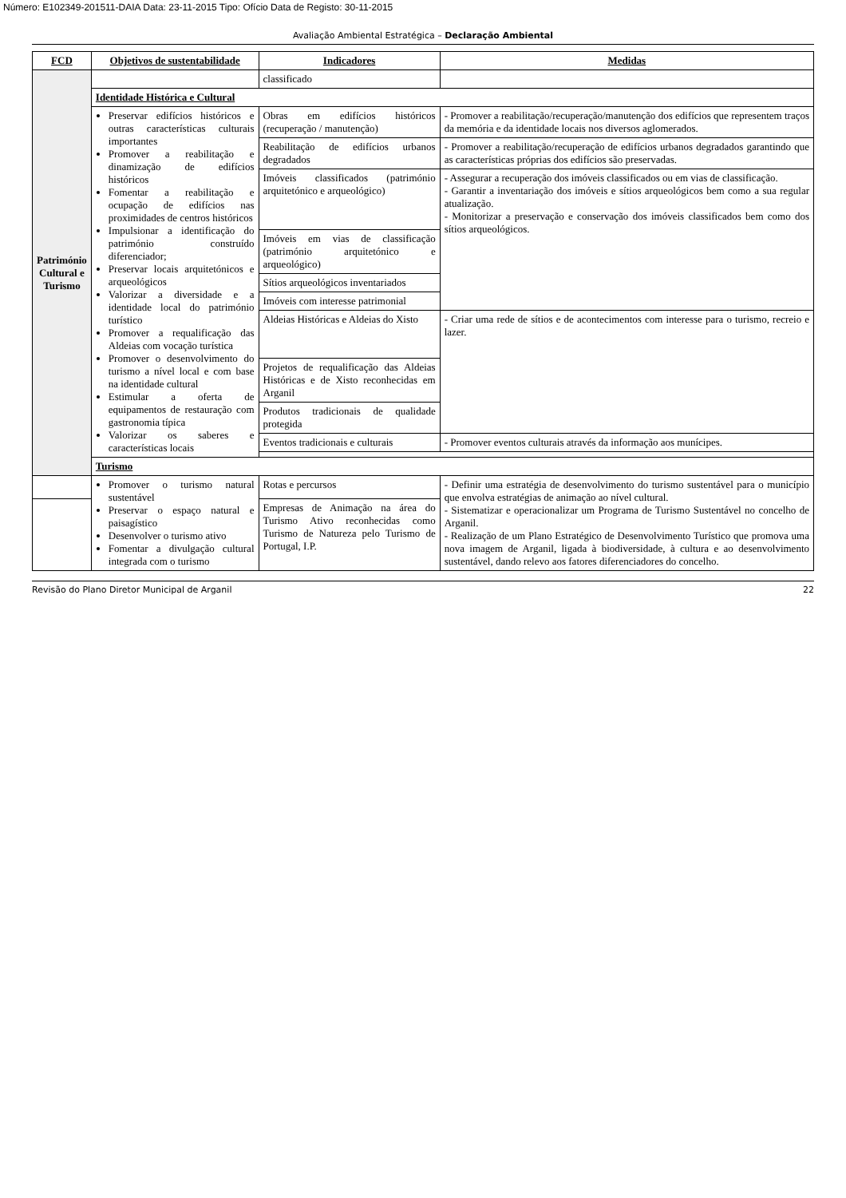Número: E102349-201511-DAIA Data: 23-11-2015 Tipo: Ofício Data de Registo: 30-11-2015
Avaliação Ambiental Estratégica – Declaração Ambiental
| FCD | Objetivos de sustentabilidade | Indicadores | Medidas |
| --- | --- | --- | --- |
| Património Cultural e Turismo | | classificado | |
| | Identidade Histórica e Cultural | | |
| | Preservar edifícios históricos e outras características culturais importantes Promover a reabilitação e dinamização de edifícios históricos Fomentar a reabilitação e ocupação de edifícios nas proximidades de centros históricos Impulsionar a identificação do património construído diferenciador; Preservar locais arquitetónicos e arqueológicos Valorizar a diversidade e a identidade local do património turístico Promover a requalificação das Aldeias com vocação turística Promover o desenvolvimento do turismo a nível local e com base na identidade cultural Estimular a oferta de equipamentos de restauração com gastronomia típica Valorizar os saberes e características locais | Obras em edifícios históricos (recuperação / manutenção) | - Promover a reabilitação/recuperação/manutenção dos edifícios que representem traços da memória e da identidade locais nos diversos aglomerados. |
| | | Reabilitação de edifícios urbanos degradados | - Promover a reabilitação/recuperação de edifícios urbanos degradados garantindo que as características próprias dos edifícios são preservadas. |
| | | Imóveis classificados (património arquitetónico e arqueológico) | - Assegurar a recuperação dos imóveis classificados ou em vias de classificação. - Garantir a inventariação dos imóveis e sítios arqueológicos bem como a sua regular atualização. - Monitorizar a preservação e conservação dos imóveis classificados bem como dos sítios arqueológicos. |
| | | Imóveis em vias de classificação (património arquitetónico e arqueológico) | |
| | | Sítios arqueológicos inventariados | |
| | | Imóveis com interesse patrimonial | |
| | | Aldeias Históricas e Aldeias do Xisto | - Criar uma rede de sítios e de acontecimentos com interesse para o turismo, recreio e lazer. |
| | | Projetos de requalificação das Aldeias Históricas e de Xisto reconhecidas em Arganil | |
| | | Produtos tradicionais de qualidade protegida | |
| | | Eventos tradicionais e culturais | - Promover eventos culturais através da informação aos munícipes. |
| | Turismo | | |
| | Promover o turismo natural sustentável Preservar o espaço natural e paisagístico Desenvolver o turismo ativo Fomentar a divulgação cultural integrada com o turismo | Rotas e percursos | - Definir uma estratégia de desenvolvimento do turismo sustentável para o município que envolva estratégias de animação ao nível cultural. - Sistematizar e operacionalizar um Programa de Turismo Sustentável no concelho de Arganil. - Realização de um Plano Estratégico de Desenvolvimento Turístico que promova uma nova imagem de Arganil, ligada à biodiversidade, à cultura e ao desenvolvimento sustentável, dando relevo aos fatores diferenciadores do concelho. |
| | | Empresas de Animação na área do Turismo Ativo reconhecidas como Turismo de Natureza pelo Turismo de Portugal, I.P. | |
Revisão do Plano Diretor Municipal de Arganil 22